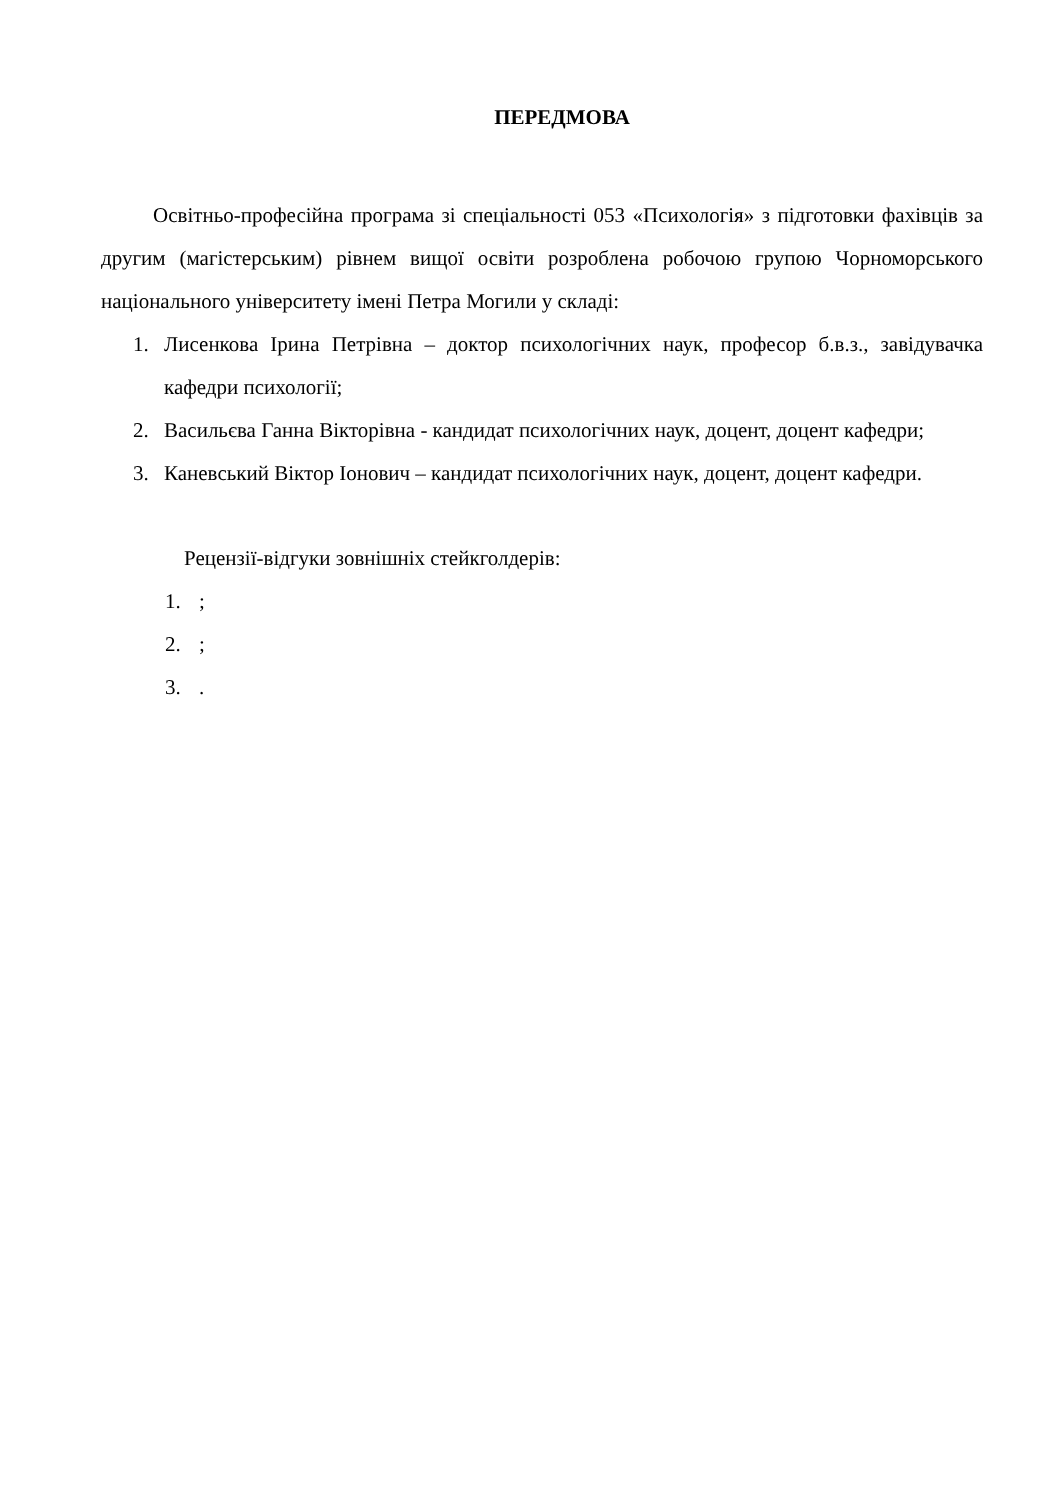ПЕРЕДМОВА
Освітньо-професійна програма зі спеціальності 053 «Психологія» з підготовки фахівців за другим (магістерським) рівнем вищої освіти розроблена робочою групою Чорноморського національного університету імені Петра Могили у складі:
1. Лисенкова Ірина Петрівна – доктор психологічних наук, професор б.в.з., завідувачка кафедри психології;
2. Васильєва Ганна Вікторівна - кандидат психологічних наук, доцент, доцент кафедри;
3. Каневський Віктор Іонович – кандидат психологічних наук, доцент, доцент кафедри.
Рецензії-відгуки зовнішніх стейкголдерів:
1.;
2.;
3..